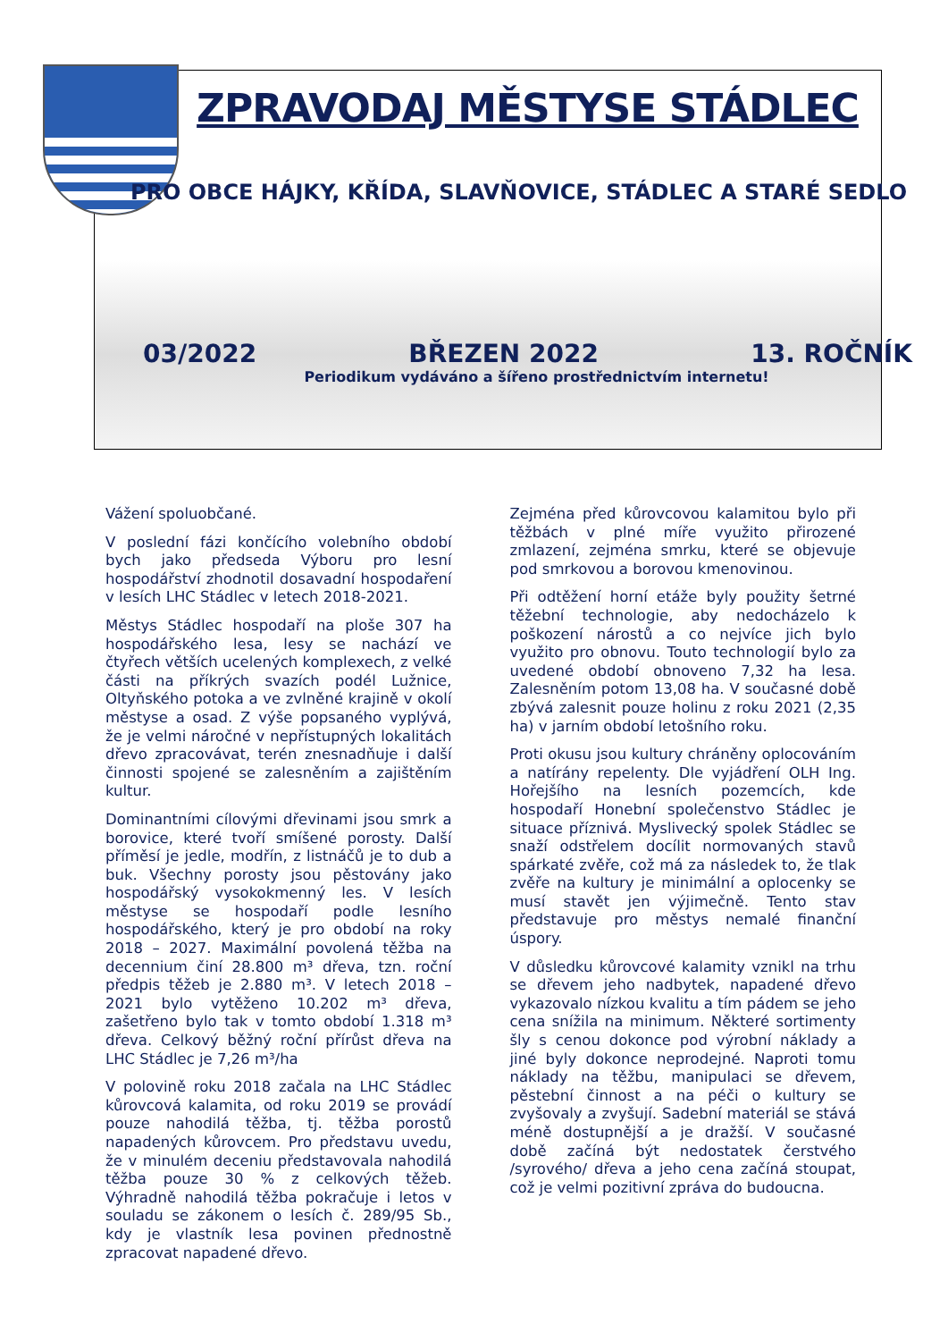ZPRAVODAJ MĚSTYSE STÁDLEC
PRO OBCE HÁJKY, KŘÍDA, SLAVŇOVICE, STÁDLEC A STARÉ SEDLO
03/2022 BŘEZEN 2022 13. ROČNÍK
Periodikum vydáváno a šířeno prostřednictvím internetu!
Vážení spoluobčané.
V poslední fázi končícího volebního období bych jako předseda Výboru pro lesní hospodářství zhodnotil dosavadní hospodaření v lesích LHC Stádlec v letech 2018-2021.
Městys Stádlec hospodaří na ploše 307 ha hospodářského lesa, lesy se nachází ve čtyřech větších ucelených komplexech, z velké části na příkrých svazích podél Lužnice, Oltyňského potoka a ve zvlněné krajině v okolí městyse a osad. Z výše popsaného vyplývá, že je velmi náročné v nepřístupných lokalitách dřevo zpracovávat, terén znesnadňuje i další činnosti spojené se zalesněním a zajištěním kultur.
Dominantními cílovými dřevinami jsou smrk a borovice, které tvoří smíšené porosty. Další příměsí je jedle, modřín, z listnáčů je to dub a buk. Všechny porosty jsou pěstovány jako hospodářský vysokokmenný les. V lesích městyse se hospodaří podle lesního hospodářského, který je pro období na roky 2018 – 2027. Maximální povolená těžba na decennium činí 28.800 m³ dřeva, tzn. roční předpis těžeb je 2.880 m³. V letech 2018 – 2021 bylo vytěženo 10.202 m³ dřeva, zašetřeno bylo tak v tomto období 1.318 m³ dřeva. Celkový běžný roční přírůst dřeva na LHC Stádlec je 7,26 m³/ha
V polovině roku 2018 začala na LHC Stádlec kůrovcová kalamita, od roku 2019 se provádí pouze nahodilá těžba, tj. těžba porostů napadených kůrovcem. Pro představu uvedu, že v minulém deceniu představovala nahodilá těžba pouze 30 % z celkových těžeb. Výhradně nahodilá těžba pokračuje i letos v souladu se zákonem o lesích č. 289/95 Sb., kdy je vlastník lesa povinen přednostně zpracovat napadené dřevo.
Zejména před kůrovcovou kalamitou bylo při těžbách v plné míře využito přirozené zmlazení, zejména smrku, které se objevuje pod smrkovou a borovou kmenovinou.
Při odtěžení horní etáže byly použity šetrné těžební technologie, aby nedocházelo k poškození nárostů a co nejvíce jich bylo využito pro obnovu. Touto technologií bylo za uvedené období obnoveno 7,32 ha lesa. Zalesněním potom 13,08 ha. V současné době zbývá zalesnit pouze holinu z roku 2021 (2,35 ha) v jarním období letošního roku.
Proti okusu jsou kultury chráněny oplocováním a natírány repelenty. Dle vyjádření OLH Ing. Hořejšího na lesních pozemcích, kde hospodaří Honební společenstvo Stádlec je situace příznivá. Myslivecký spolek Stádlec se snaží odstřelem docílit normovaných stavů spárkaté zvěře, což má za následek to, že tlak zvěře na kultury je minimální a oplocenky se musí stavět jen výjimečně. Tento stav představuje pro městys nemalé finanční úspory.
V důsledku kůrovcové kalamity vznikl na trhu se dřevem jeho nadbytek, napadené dřevo vykazovalo nízkou kvalitu a tím pádem se jeho cena snížila na minimum. Některé sortimenty šly s cenou dokonce pod výrobní náklady a jiné byly dokonce neprodejné. Naproti tomu náklady na těžbu, manipulaci se dřevem, pěstební činnost a na péči o kultury se zvyšovaly a zvyšují. Sadební materiál se stává méně dostupnější a je dražší. V současné době začíná být nedostatek čerstvého /syrového/ dřeva a jeho cena začíná stoupat, což je velmi pozitivní zpráva do budoucna.